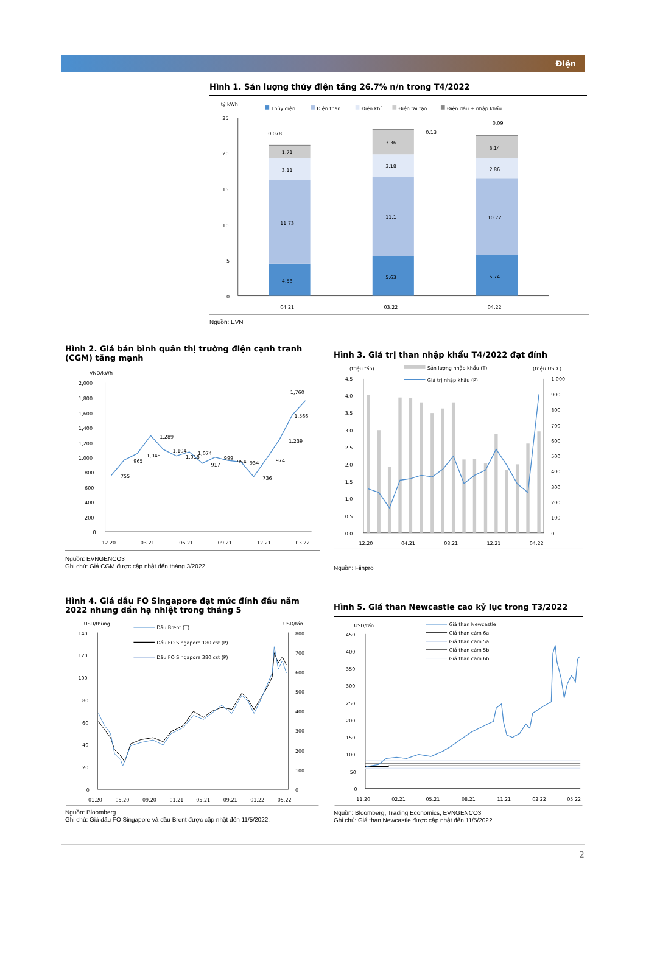Điện
Hình 1. Sản lượng thủy điện tăng 26.7% n/n trong T4/2022
tỷ kWh
Thủy điện
Điện than
Điện khí
Điện tái tạo
Điện dầu + nhập khẩu
25
20
15
10
5
0
4.53
11.73
3.11
1.71
0.078
5.63
11.1
3.18
3.36
0.13
5.74
10.72
2.86
3.14
0.09
04.21
03.22
04.22
Nguồn: EVN
Hình 2. Giá bán bình quân thị trường điện cạnh tranh (CGM) tăng mạnh
VND/kWh
2,000
1,800
1,600
1,400
1,200
1,000
800
600
400
200
0
755
965
1,048
1,289
1,104
1,018
1,074
917
999
954
934
736
974
1,239
1,566
1,760
12.20
03.21
06.21
09.21
12.21
03.22
Nguồn: EVNGENCO3
Ghi chú: Giá CGM được cập nhật đến tháng 3/2022
Hình 3. Giá trị than nhập khẩu T4/2022 đạt đỉnh
(triệu tấn)
(triệu USD )
Sản lượng nhập khẩu (T)
Giá trị nhập khẩu (P)
4.5
4.0
3.5
3.0
2.5
2.0
1.5
1.0
0.5
0.0
1,000
900
800
700
600
500
400
300
200
100
0
12.20
04.21
08.21
12.21
04.22
Nguồn: Fiinpro
Hình 4. Giá dầu FO Singapore đạt mức đỉnh đầu năm 2022 nhưng dần hạ nhiệt trong tháng 5
USD/thùng
USD/tấn
Dầu Brent (T)
Dầu FO Singapore 180 cst (P)
Dầu FO Singapore 380 cst (P)
140
120
100
80
60
40
20
0
800
700
600
500
400
300
200
100
0
01.20
05.20
09.20
01.21
05.21
09.21
01.22
05.22
Nguồn: Bloomberg
Ghi chú: Giá dầu FO Singapore và dầu Brent được cập nhật đến 11/5/2022.
Hình 5. Giá than Newcastle cao kỷ lục trong T3/2022
USD/tấn
Giá than Newcastle
Giá than cám 6a
Giá than cám 5a
Giá than cám 5b
Giá than cám 6b
450
400
350
300
250
200
150
100
50
0
11.20
02.21
05.21
08.21
11.21
02.22
05.22
Nguồn: Bloomberg, Trading Economics, EVNGENCO3
Ghi chú: Giá than Newcastle được cập nhật đến 11/5/2022.
2